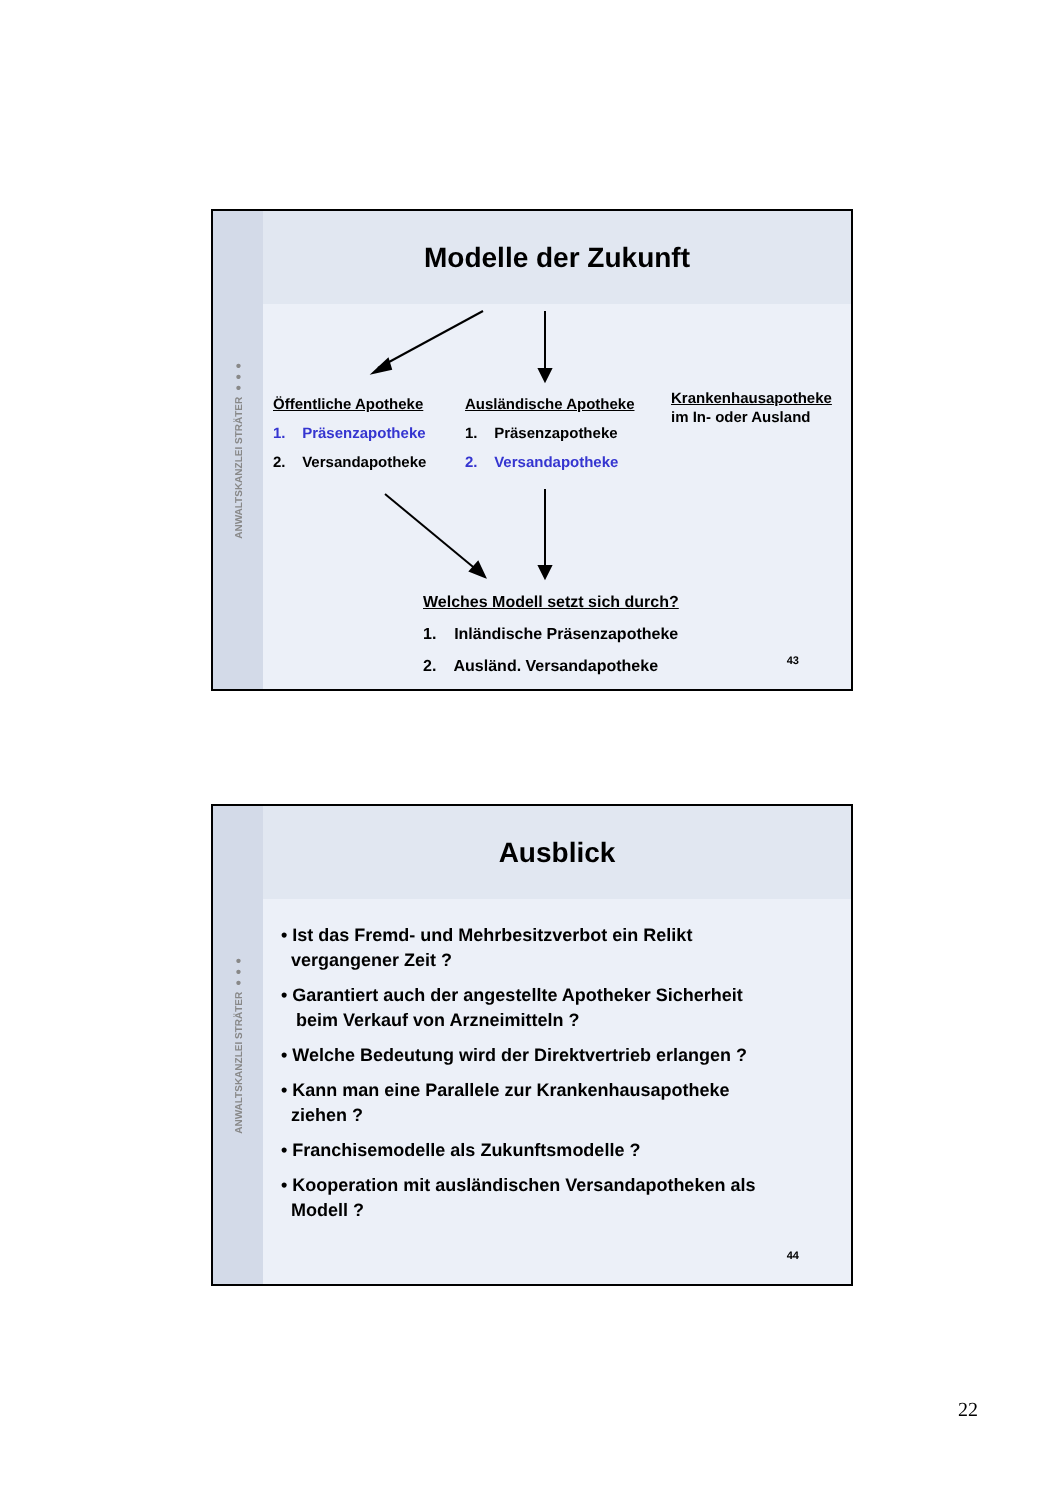ANWALTSKANZLEI STRÄTER ●●●
Modelle der Zukunft
Öffentliche Apotheke
1. Präsenzapotheke
2. Versandapotheke
Ausländische Apotheke
1. Präsenzapotheke
2. Versandapotheke
Krankenhausapotheke
im In- oder Ausland
Welches Modell setzt sich durch?
1. Inländische Präsenzapotheke
2. Ausländ. Versandapotheke
43
ANWALTSKANZLEI STRÄTER ●●●
Ausblick
• Ist das Fremd- und Mehrbesitzverbot ein Relikt
vergangener Zeit ?
• Garantiert auch der angestellte Apotheker Sicherheit
beim Verkauf von Arzneimitteln ?
• Welche Bedeutung wird der Direktvertrieb erlangen ?
• Kann man eine Parallele zur Krankenhausapotheke
ziehen ?
• Franchisemodelle als Zukunftsmodelle ?
• Kooperation mit ausländischen Versandapotheken als
Modell ?
44
22